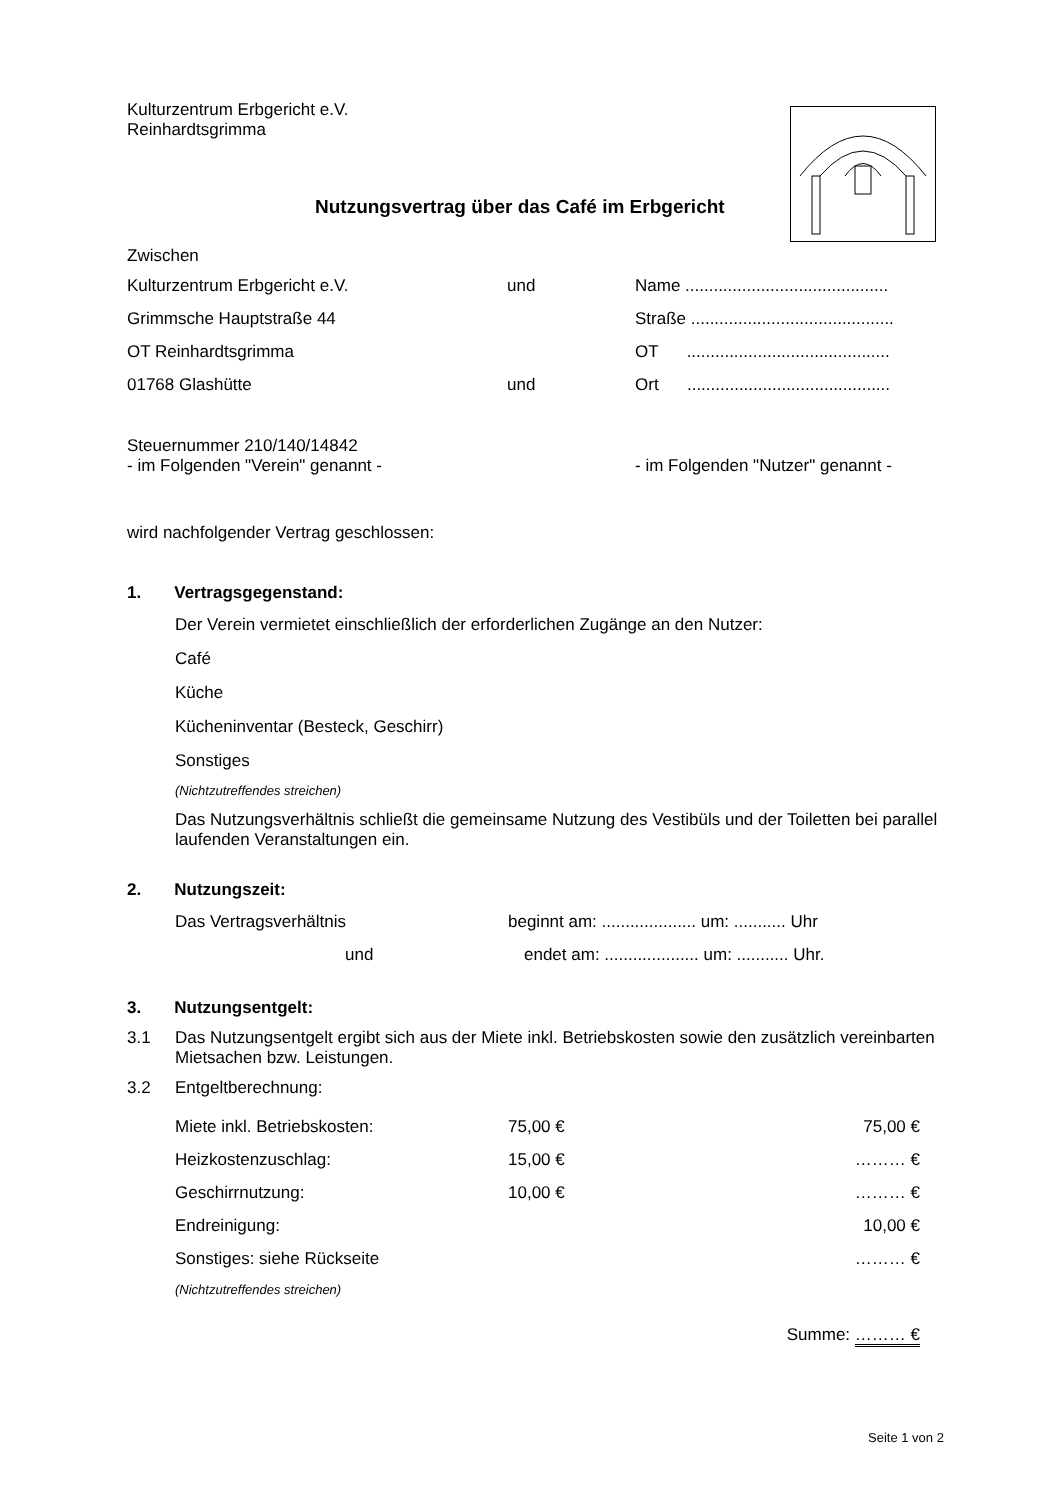Kulturzentrum Erbgericht e.V.
Reinhardtsgrimma
Nutzungsvertrag über das Café im Erbgericht
Zwischen
| Kulturzentrum Erbgericht e.V. | und | Name ........................................... |
| Grimmsche Hauptstraße 44 | | Straße ........................................... |
| OT Reinhardtsgrimma | | OT ........................................... |
| 01768 Glashütte | und | Ort ........................................... |
Steuernummer 210/140/14842
| - im Folgenden "Verein" genannt - | - im Folgenden "Nutzer" genannt - |
wird nachfolgender Vertrag geschlossen:
1. Vertragsgegenstand:
Der Verein vermietet einschließlich der erforderlichen Zugänge an den Nutzer:
Café
Küche
Kücheninventar (Besteck, Geschirr)
Sonstiges
(Nichtzutreffendes streichen)
Das Nutzungsverhältnis schließt die gemeinsame Nutzung des Vestibüls und der Toiletten bei parallel laufenden Veranstaltungen ein.
2. Nutzungszeit:
| Das Vertragsverhältnis | beginnt am: .................... um: ........... Uhr |
| und | endet am: .................... um: ........... Uhr. |
3. Nutzungsentgelt:
| 3.1 | Das Nutzungsentgelt ergibt sich aus der Miete inkl. Betriebskosten sowie den zusätzlich vereinbarten Mietsachen bzw. Leistungen. |
| 3.2 | Entgeltberechnung: |
| Miete inkl. Betriebskosten: | 75,00 € | 75,00 € |
| Heizkostenzuschlag: | 15,00 € | ……… € |
| Geschirrnutzung: | 10,00 € | ……… € |
| Endreinigung: | | 10,00 € |
| Sonstiges: siehe Rückseite | | ……… € |
| (Nichtzutreffendes streichen) | | |
| | | Summe: ……… € |
Seite 1 von 2